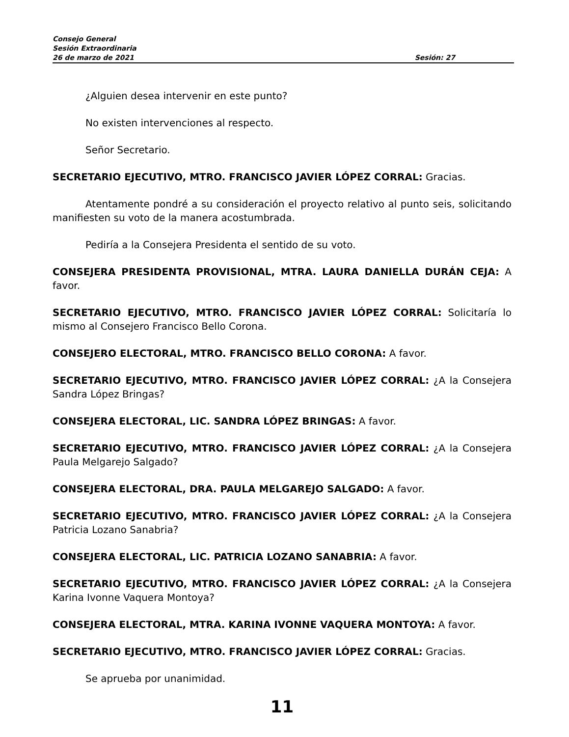Consejo General
Sesión Extraordinaria
26 de marzo de 2021 Sesión: 27
¿Alguien desea intervenir en este punto?
No existen intervenciones al respecto.
Señor Secretario.
SECRETARIO EJECUTIVO, MTRO. FRANCISCO JAVIER LÓPEZ CORRAL: Gracias.
Atentamente pondré a su consideración el proyecto relativo al punto seis, solicitando manifiesten su voto de la manera acostumbrada.
Pediría a la Consejera Presidenta el sentido de su voto.
CONSEJERA PRESIDENTA PROVISIONAL, MTRA. LAURA DANIELLA DURÁN CEJA: A favor.
SECRETARIO EJECUTIVO, MTRO. FRANCISCO JAVIER LÓPEZ CORRAL: Solicitaría lo mismo al Consejero Francisco Bello Corona.
CONSEJERO ELECTORAL, MTRO. FRANCISCO BELLO CORONA: A favor.
SECRETARIO EJECUTIVO, MTRO. FRANCISCO JAVIER LÓPEZ CORRAL: ¿A la Consejera Sandra López Bringas?
CONSEJERA ELECTORAL, LIC. SANDRA LÓPEZ BRINGAS: A favor.
SECRETARIO EJECUTIVO, MTRO. FRANCISCO JAVIER LÓPEZ CORRAL: ¿A la Consejera Paula Melgarejo Salgado?
CONSEJERA ELECTORAL, DRA. PAULA MELGAREJO SALGADO: A favor.
SECRETARIO EJECUTIVO, MTRO. FRANCISCO JAVIER LÓPEZ CORRAL: ¿A la Consejera Patricia Lozano Sanabria?
CONSEJERA ELECTORAL, LIC. PATRICIA LOZANO SANABRIA: A favor.
SECRETARIO EJECUTIVO, MTRO. FRANCISCO JAVIER LÓPEZ CORRAL: ¿A la Consejera Karina Ivonne Vaquera Montoya?
CONSEJERA ELECTORAL, MTRA. KARINA IVONNE VAQUERA MONTOYA: A favor.
SECRETARIO EJECUTIVO, MTRO. FRANCISCO JAVIER LÓPEZ CORRAL: Gracias.
Se aprueba por unanimidad.
11